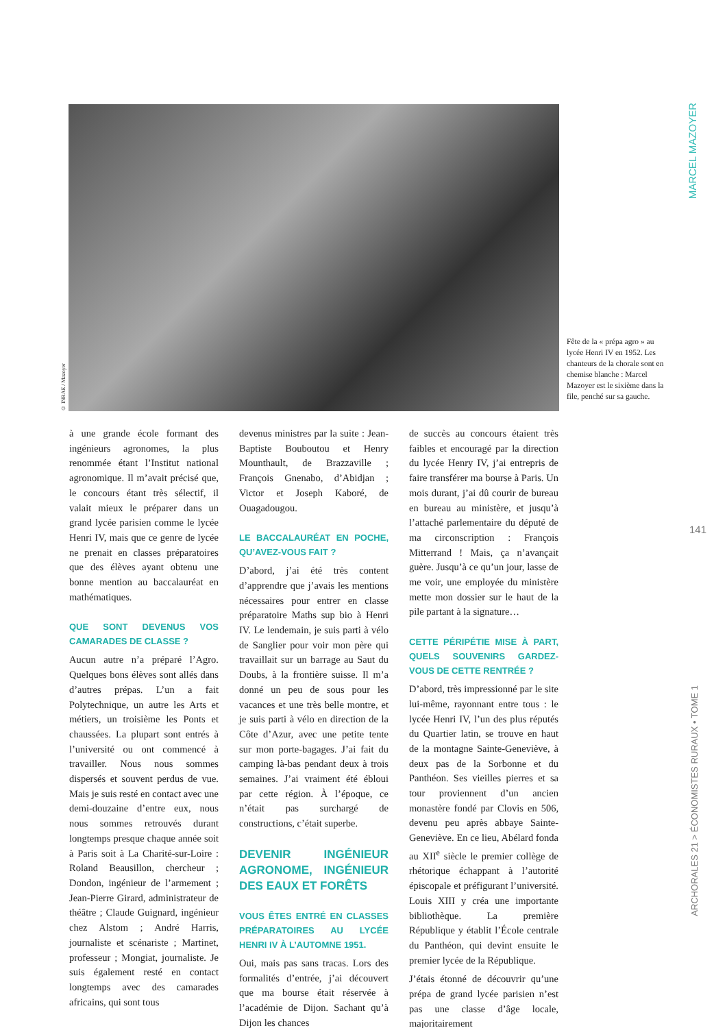© INRAE / Mazoyer
Fête de la « prépa agro » au lycée Henri IV en 1952. Les chanteurs de la chorale sont en chemise blanche : Marcel Mazoyer est le sixième dans la file, penché sur sa gauche.
MARCEL MAZOYER
141
ARCHORALES 21 > ÉCONOMISTES RURAUX • TOME 1
à une grande école formant des ingénieurs agronomes, la plus renommée étant l’Institut national agronomique. Il m’avait précisé que, le concours étant très sélectif, il valait mieux le préparer dans un grand lycée parisien comme le lycée Henri IV, mais que ce genre de lycée ne prenait en classes préparatoires que des élèves ayant obtenu une bonne mention au baccalauréat en mathématiques.
QUE SONT DEVENUS VOS CAMARADES DE CLASSE ?
Aucun autre n’a préparé l’Agro. Quelques bons élèves sont allés dans d’autres prépas. L’un a fait Polytechnique, un autre les Arts et métiers, un troisième les Ponts et chaussées. La plupart sont entrés à l’université ou ont commencé à travailler. Nous nous sommes dispersés et souvent perdus de vue. Mais je suis resté en contact avec une demi-douzaine d’entre eux, nous nous sommes retrouvés durant longtemps presque chaque année soit à Paris soit à La Charité-sur-Loire : Roland Beausillon, chercheur ; Dondon, ingénieur de l’armement ; Jean-Pierre Girard, administrateur de théâtre ; Claude Guignard, ingénieur chez Alstom ; André Harris, journaliste et scénariste ; Martinet, professeur ; Mongiat, journaliste. Je suis également resté en contact longtemps avec des camarades africains, qui sont tous
devenus ministres par la suite : Jean-Baptiste Bouboutou et Henry Mounthault, de Brazzaville ; François Gnenabo, d’Abidjan ; Victor et Joseph Kaboré, de Ouagadougou.
LE BACCALAURÉAT EN POCHE, QU’AVEZ-VOUS FAIT ?
D’abord, j’ai été très content d’apprendre que j’avais les mentions nécessaires pour entrer en classe préparatoire Maths sup bio à Henri IV. Le lendemain, je suis parti à vélo de Sanglier pour voir mon père qui travaillait sur un barrage au Saut du Doubs, à la frontière suisse. Il m’a donné un peu de sous pour les vacances et une très belle montre, et je suis parti à vélo en direction de la Côte d’Azur, avec une petite tente sur mon porte-bagages. J’ai fait du camping là-bas pendant deux à trois semaines. J’ai vraiment été ébloui par cette région. À l’époque, ce n’était pas surchargé de constructions, c’était superbe.
DEVENIR INGÉNIEUR AGRONOME, INGÉNIEUR DES EAUX ET FORÊTS
VOUS ÊTES ENTRÉ EN CLASSES PRÉPARATOIRES AU LYCÉE HENRI IV À L’AUTOMNE 1951.
Oui, mais pas sans tracas. Lors des formalités d’entrée, j’ai découvert que ma bourse était réservée à l’académie de Dijon. Sachant qu’à Dijon les chances
de succès au concours étaient très faibles et encouragé par la direction du lycée Henry IV, j’ai entrepris de faire transférer ma bourse à Paris. Un mois durant, j’ai dû courir de bureau en bureau au ministère, et jusqu’à l’attaché parlementaire du député de ma circonscription : François Mitterrand ! Mais, ça n’avançait guère. Jusqu’à ce qu’un jour, lasse de me voir, une employée du ministère mette mon dossier sur le haut de la pile partant à la signature…
CETTE PÉRIPÉTIE MISE À PART, QUELS SOUVENIRS GARDEZ-VOUS DE CETTE RENTRÉE ?
D’abord, très impressionné par le site lui-même, rayonnant entre tous : le lycée Henri IV, l’un des plus réputés du Quartier latin, se trouve en haut de la montagne Sainte-Geneviève, à deux pas de la Sorbonne et du Panthéon. Ses vieilles pierres et sa tour proviennent d’un ancien monastère fondé par Clovis en 506, devenu peu après abbaye Sainte-Geneviève. En ce lieu, Abélard fonda au XII<sup>e</sup> siècle le premier collège de rhétorique échappant à l’autorité épiscopale et préfigurant l’université. Louis XIII y créa une importante bibliothèque. La première République y établit l’École centrale du Panthéon, qui devint ensuite le premier lycée de la République.
J’étais étonné de découvrir qu’une prépa de grand lycée parisien n’est pas une classe d’âge locale, majoritairement